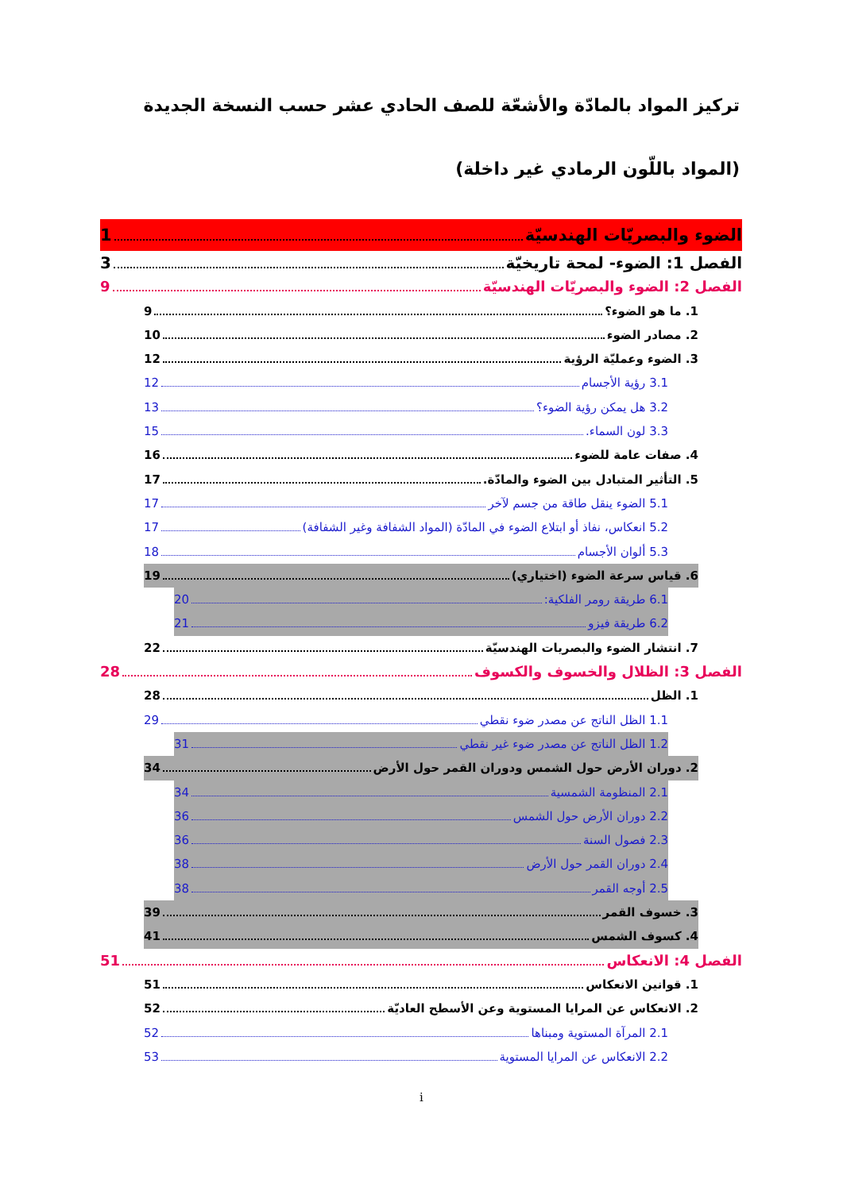تركيز المواد بالمادّة والأشعّة للصف الحادي عشر حسب النسخة الجديدة
(المواد باللّون الرمادي غير داخلة)
الضوء والبصريّات الهندسيّة 1
الفصل 1: الضوء- لمحة تاريخيّة 3
الفصل 2: الضوء والبصريّات الهندسيّة 9
1. ما هو الضوء؟ 9
2. مصادر الضوء 10
3. الضوء وعمليّة الرؤية 12
3.1 رؤية الأجسام 12
3.2 هل يمكن رؤية الضوء؟ 13
3.3 لون السماء. 15
4. صفات عامة للضوء 16
5. التأثير المتبادل بين الضوء والمادّة. 17
5.1 الضوء ينقل طاقة من جسم لآخر 17
5.2 انعكاس، نفاذ أو ابتلاع الضوء في المادّة (المواد الشفافة وغير الشفافة) 17
5.3 ألوان الأجسام 18
6. قياس سرعة الضوء (اختياري) 19
6.1 طريقة رومر الفلكية: 20
6.2 طريقة فيزو 21
7. انتشار الضوء والبصريات الهندسيّة 22
الفصل 3: الظلال والخسوف والكسوف 28
1. الظل 28
1.1 الظل الناتج عن مصدر ضوء نقطي 29
1.2 الظل الناتج عن مصدر ضوء غير نقطي 31
2. دوران الأرض حول الشمس ودوران القمر حول الأرض 34
2.1 المنظومة الشمسية 34
2.2 دوران الأرض حول الشمس 36
2.3 فصول السنة 36
2.4 دوران القمر حول الأرض 38
2.5 أوجه القمر 38
3. خسوف القمر 39
4. كسوف الشمس 41
الفصل 4: الانعكاس 51
1. قوانين الانعكاس 51
2. الانعكاس عن المرايا المستوية وعن الأسطح العاديّة 52
2.1 المرآة المستوية ومبناها 52
2.2 الانعكاس عن المرايا المستوية 53
i